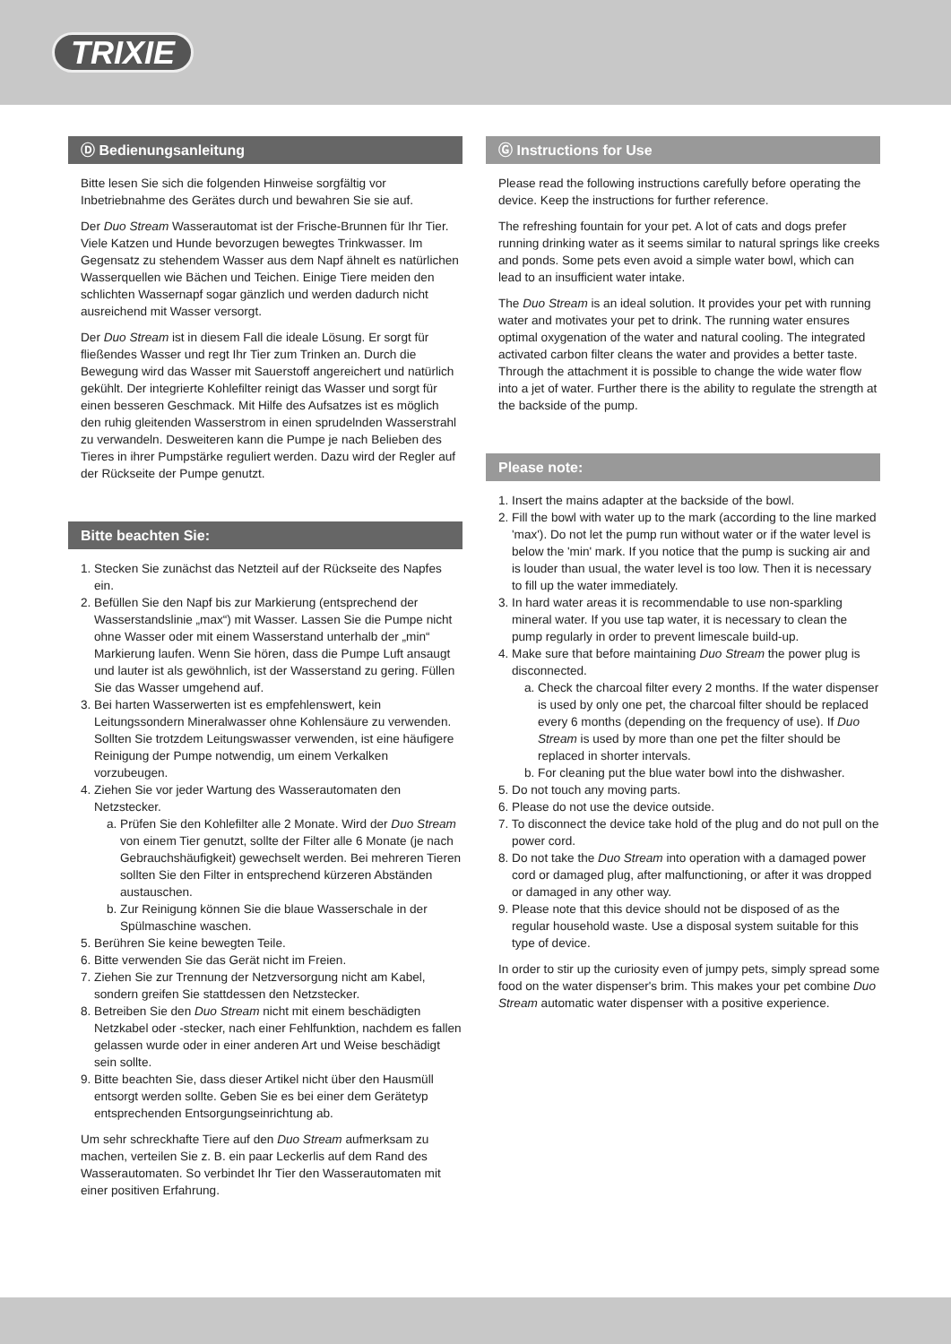TRIXIE
Ⓓ Bedienungsanleitung
Bitte lesen Sie sich die folgenden Hinweise sorgfältig vor Inbetriebnahme des Gerätes durch und bewahren Sie sie auf.
Der Duo Stream Wasserautomat ist der Frische-Brunnen für Ihr Tier. Viele Katzen und Hunde bevorzugen bewegtes Trinkwasser. Im Gegensatz zu stehendem Wasser aus dem Napf ähnelt es natürlichen Wasserquellen wie Bächen und Teichen. Einige Tiere meiden den schlichten Wassernapf sogar gänzlich und werden dadurch nicht ausreichend mit Wasser versorgt.
Der Duo Stream ist in diesem Fall die ideale Lösung. Er sorgt für fließendes Wasser und regt Ihr Tier zum Trinken an. Durch die Bewegung wird das Wasser mit Sauerstoff angereichert und natürlich gekühlt. Der integrierte Kohlefilter reinigt das Wasser und sorgt für einen besseren Geschmack. Mit Hilfe des Aufsatzes ist es möglich den ruhig gleitenden Wasserstrom in einen sprudelnden Wasserstrahl zu verwandeln. Desweiteren kann die Pumpe je nach Belieben des Tieres in ihrer Pumpstärke reguliert werden. Dazu wird der Regler auf der Rückseite der Pumpe genutzt.
Bitte beachten Sie:
1. Stecken Sie zunächst das Netzteil auf der Rückseite des Napfes ein.
2. Befüllen Sie den Napf bis zur Markierung (entsprechend der Wasserstandslinie „max“) mit Wasser. Lassen Sie die Pumpe nicht ohne Wasser oder mit einem Wasserstand unterhalb der „min“ Markierung laufen. Wenn Sie hören, dass die Pumpe Luft ansaugt und lauter ist als gewöhnlich, ist der Wasserstand zu gering. Füllen Sie das Wasser umgehend auf.
3. Bei harten Wasserwerten ist es empfehlenswert, kein Leitungssondern Mineralwasser ohne Kohlensäure zu verwenden. Sollten Sie trotzdem Leitungswasser verwenden, ist eine häufigere Reinigung der Pumpe notwendig, um einem Verkalken vorzubeugen.
4. Ziehen Sie vor jeder Wartung des Wasserautomaten den Netzstecker.
a. Prüfen Sie den Kohlefilter alle 2 Monate. Wird der Duo Stream von einem Tier genutzt, sollte der Filter alle 6 Monate (je nach Gebrauchshäufigkeit) gewechselt werden. Bei mehreren Tieren sollten Sie den Filter in entsprechend kürzeren Abständen austauschen.
b. Zur Reinigung können Sie die blaue Wasserschale in der Spülmaschine waschen.
5. Berühren Sie keine bewegten Teile.
6. Bitte verwenden Sie das Gerät nicht im Freien.
7. Ziehen Sie zur Trennung der Netzversorgung nicht am Kabel, sondern greifen Sie stattdessen den Netzstecker.
8. Betreiben Sie den Duo Stream nicht mit einem beschädigten Netzkabel oder -stecker, nach einer Fehlfunktion, nachdem es fallen gelassen wurde oder in einer anderen Art und Weise beschädigt sein sollte.
9. Bitte beachten Sie, dass dieser Artikel nicht über den Hausmüll entsorgt werden sollte. Geben Sie es bei einer dem Gerätetyp entsprechenden Entsorgungseinrichtung ab.
Um sehr schreckhafte Tiere auf den Duo Stream aufmerksam zu machen, verteilen Sie z. B. ein paar Leckerlis auf dem Rand des Wasserautomaten. So verbindet Ihr Tier den Wasserautomaten mit einer positiven Erfahrung.
Ⓖ Instructions for Use
Please read the following instructions carefully before operating the device. Keep the instructions for further reference.
The refreshing fountain for your pet. A lot of cats and dogs prefer running drinking water as it seems similar to natural springs like creeks and ponds. Some pets even avoid a simple water bowl, which can lead to an insufficient water intake.
The Duo Stream is an ideal solution. It provides your pet with running water and motivates your pet to drink. The running water ensures optimal oxygenation of the water and natural cooling. The integrated activated carbon filter cleans the water and provides a better taste. Through the attachment it is possible to change the wide water flow into a jet of water. Further there is the ability to regulate the strength at the backside of the pump.
Please note:
1. Insert the mains adapter at the backside of the bowl.
2. Fill the bowl with water up to the mark (according to the line marked 'max'). Do not let the pump run without water or if the water level is below the 'min' mark. If you notice that the pump is sucking air and is louder than usual, the water level is too low. Then it is necessary to fill up the water immediately.
3. In hard water areas it is recommendable to use non-sparkling mineral water. If you use tap water, it is necessary to clean the pump regularly in order to prevent limescale build-up.
4. Make sure that before maintaining Duo Stream the power plug is disconnected.
a. Check the charcoal filter every 2 months. If the water dispenser is used by only one pet, the charcoal filter should be replaced every 6 months (depending on the frequency of use). If Duo Stream is used by more than one pet the filter should be replaced in shorter intervals.
b. For cleaning put the blue water bowl into the dishwasher.
5. Do not touch any moving parts.
6. Please do not use the device outside.
7. To disconnect the device take hold of the plug and do not pull on the power cord.
8. Do not take the Duo Stream into operation with a damaged power cord or damaged plug, after malfunctioning, or after it was dropped or damaged in any other way.
9. Please note that this device should not be disposed of as the regular household waste. Use a disposal system suitable for this type of device.
In order to stir up the curiosity even of jumpy pets, simply spread some food on the water dispenser's brim. This makes your pet combine Duo Stream automatic water dispenser with a positive experience.